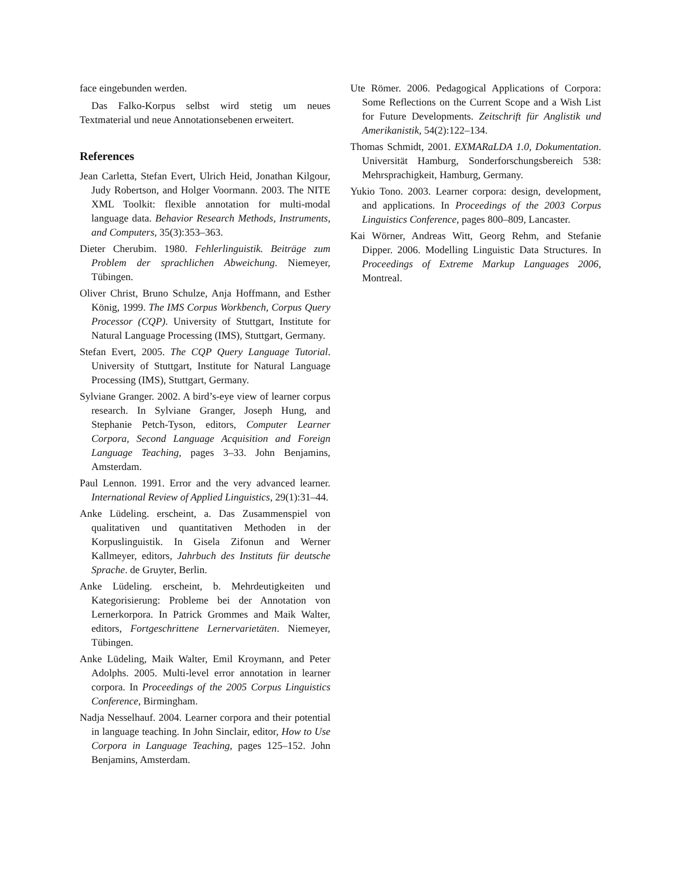face eingebunden werden.
Das Falko-Korpus selbst wird stetig um neues Textmaterial und neue Annotationsebenen erweitert.
References
Jean Carletta, Stefan Evert, Ulrich Heid, Jonathan Kilgour, Judy Robertson, and Holger Voormann. 2003. The NITE XML Toolkit: flexible annotation for multi-modal language data. Behavior Research Methods, Instruments, and Computers, 35(3):353–363.
Dieter Cherubim. 1980. Fehlerlinguistik. Beiträge zum Problem der sprachlichen Abweichung. Niemeyer, Tübingen.
Oliver Christ, Bruno Schulze, Anja Hoffmann, and Esther König, 1999. The IMS Corpus Workbench, Corpus Query Processor (CQP). University of Stuttgart, Institute for Natural Language Processing (IMS), Stuttgart, Germany.
Stefan Evert, 2005. The CQP Query Language Tutorial. University of Stuttgart, Institute for Natural Language Processing (IMS), Stuttgart, Germany.
Sylviane Granger. 2002. A bird’s-eye view of learner corpus research. In Sylviane Granger, Joseph Hung, and Stephanie Petch-Tyson, editors, Computer Learner Corpora, Second Language Acquisition and Foreign Language Teaching, pages 3–33. John Benjamins, Amsterdam.
Paul Lennon. 1991. Error and the very advanced learner. International Review of Applied Linguistics, 29(1):31–44.
Anke Lüdeling. erscheint, a. Das Zusammenspiel von qualitativen und quantitativen Methoden in der Korpuslinguistik. In Gisela Zifonun and Werner Kallmeyer, editors, Jahrbuch des Instituts für deutsche Sprache. de Gruyter, Berlin.
Anke Lüdeling. erscheint, b. Mehrdeutigkeiten und Kategorisierung: Probleme bei der Annotation von Lernerkorpora. In Patrick Grommes and Maik Walter, editors, Fortgeschrittene Lernervarietäten. Niemeyer, Tübingen.
Anke Lüdeling, Maik Walter, Emil Kroymann, and Peter Adolphs. 2005. Multi-level error annotation in learner corpora. In Proceedings of the 2005 Corpus Linguistics Conference, Birmingham.
Nadja Nesselhauf. 2004. Learner corpora and their potential in language teaching. In John Sinclair, editor, How to Use Corpora in Language Teaching, pages 125–152. John Benjamins, Amsterdam.
Ute Römer. 2006. Pedagogical Applications of Corpora: Some Reflections on the Current Scope and a Wish List for Future Developments. Zeitschrift für Anglistik und Amerikanistik, 54(2):122–134.
Thomas Schmidt, 2001. EXMARaLDA 1.0, Dokumentation. Universität Hamburg, Sonderforschungsbereich 538: Mehrsprachigkeit, Hamburg, Germany.
Yukio Tono. 2003. Learner corpora: design, development, and applications. In Proceedings of the 2003 Corpus Linguistics Conference, pages 800–809, Lancaster.
Kai Wörner, Andreas Witt, Georg Rehm, and Stefanie Dipper. 2006. Modelling Linguistic Data Structures. In Proceedings of Extreme Markup Languages 2006, Montreal.